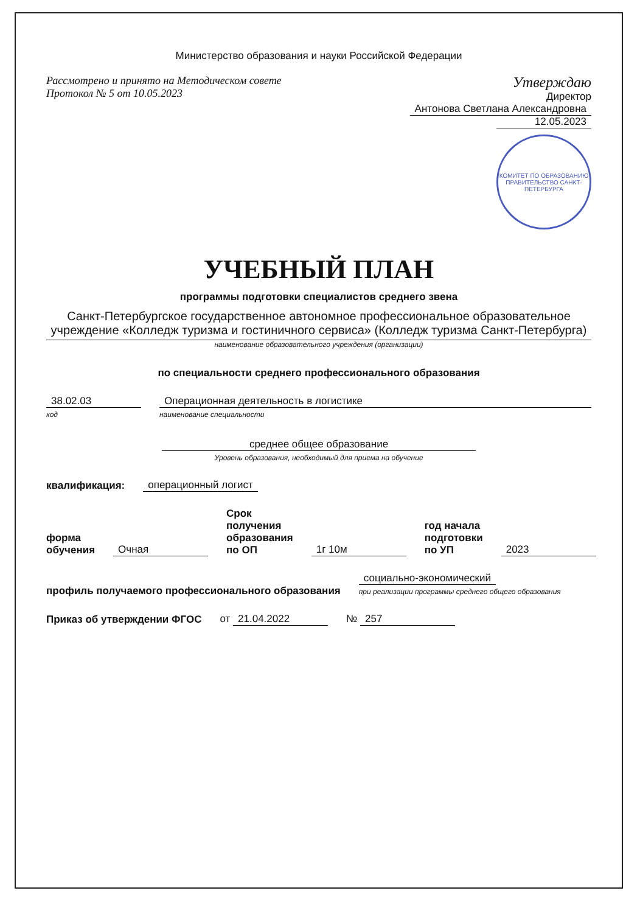Министерство образования и науки Российской Федерации
Рассмотрено и принято на Методическом совете
Протокол № 5 от 10.05.2023
Утверждаю
Директор
Антонова Светлана Александровна
12.05.2023
КОМИТЕТ ПО ОБРАЗОВАНИЮ
ПРАВИТЕЛЬСТВО САНКТ-ПЕТЕРБУРГА
УЧЕБНЫЙ ПЛАН
программы подготовки специалистов среднего звена
Санкт-Петербургское государственное автономное профессиональное образовательное учреждение «Колледж туризма и гостиничного сервиса» (Колледж туризма Санкт-Петербурга)
наименование образовательного учреждения (организации)
по специальности среднего профессионального образования
38.02.03
код
Операционная деятельность в логистике
наименование специальности
среднее общее образование
Уровень образования, необходимый для приема на обучение
квалификация: операционный логист
форма обучения Очная Срок получения образования по ОП 1г 10м год начала подготовки по УП 2023
профиль получаемого профессионального образования социально-экономический
при реализации программы среднего общего образования
Приказ об утверждении ФГОС от 21.04.2022 № 257